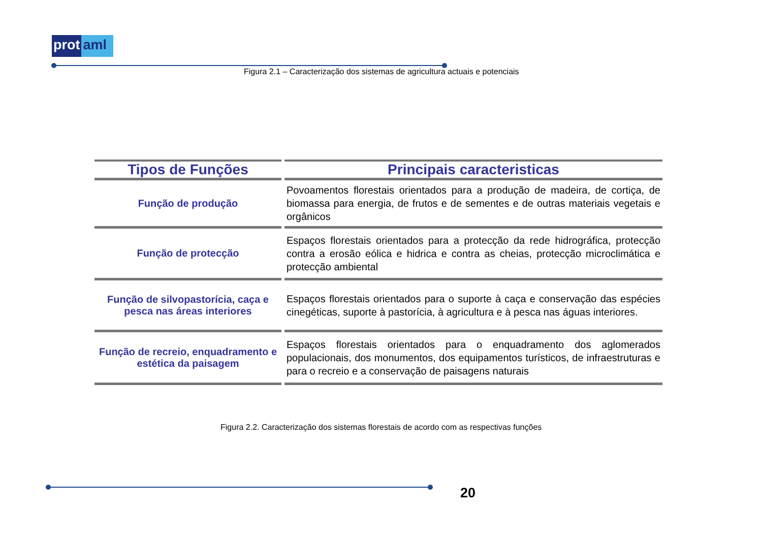prot aml
Figura 2.1 – Caracterização dos sistemas de agricultura actuais e potenciais
| Tipos de Funções | Principais caracteristicas |
| --- | --- |
| Função de produção | Povoamentos florestais orientados para a produção de madeira, de cortiça, de biomassa para energia, de frutos e de sementes e de outras materiais vegetais e orgânicos |
| Função de protecção | Espaços florestais orientados para a protecção da rede hidrográfica, protecção contra a erosão eólica e hidrica e contra as cheias, protecção microclimática e protecção ambiental |
| Função de silvopastorícia, caça e pesca nas áreas interiores | Espaços florestais orientados para o suporte à caça e conservação das espécies cinegéticas, suporte à pastorícia, à agricultura e à pesca nas águas interiores. |
| Função de recreio, enquadramento e estética da paisagem | Espaços florestais orientados para o enquadramento dos aglomerados populacionais, dos monumentos, dos equipamentos turísticos, de infraestruturas e para o recreio e a conservação de paisagens naturais |
Figura 2.2. Caracterização dos sistemas florestais de acordo com as respectivas funções
20